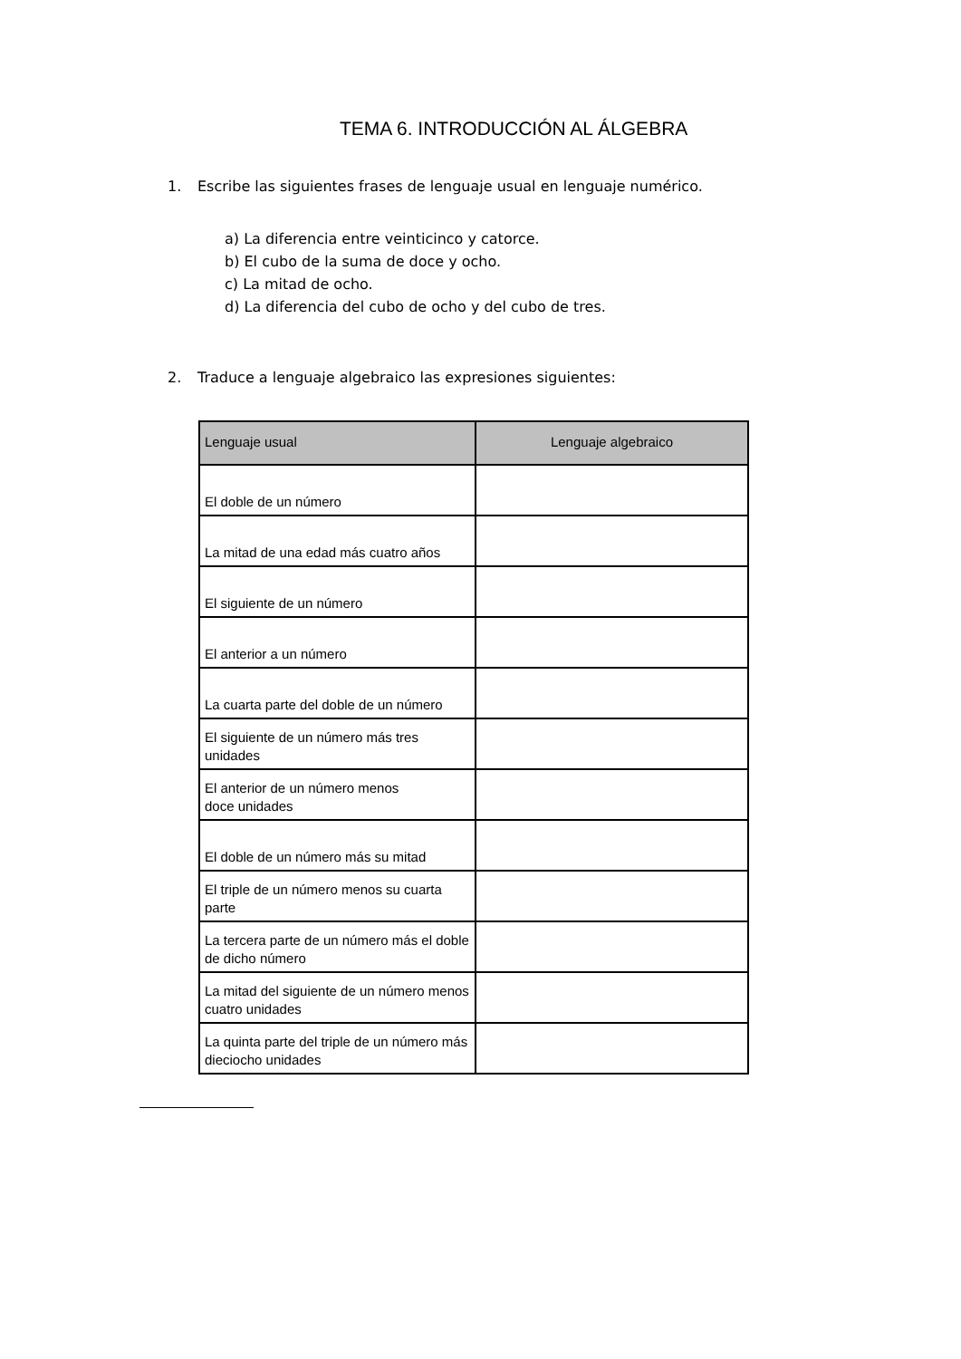TEMA 6. INTRODUCCIÓN AL ÁLGEBRA
1. Escribe las siguientes frases de lenguaje usual en lenguaje numérico.
a) La diferencia entre veinticinco y catorce.
b) El cubo de la suma de doce y ocho.
c) La mitad de ocho.
d) La diferencia del cubo de ocho y del cubo de tres.
2. Traduce a lenguaje algebraico las expresiones siguientes:
| Lenguaje usual | Lenguaje algebraico |
| --- | --- |
| El doble de un número | |
| La mitad de una edad más cuatro años | |
| El siguiente de un número | |
| El anterior a un número | |
| La cuarta parte del doble de un número | |
| El siguiente de un número más tres unidades | |
| El anterior de un número menos doce unidades | |
| El doble de un número más su mitad | |
| El triple de un número menos su cuarta parte | |
| La tercera parte de un número más el doble de dicho número | |
| La mitad del siguiente de un número menos cuatro unidades | |
| La quinta parte del triple de un número más dieciocho unidades | |